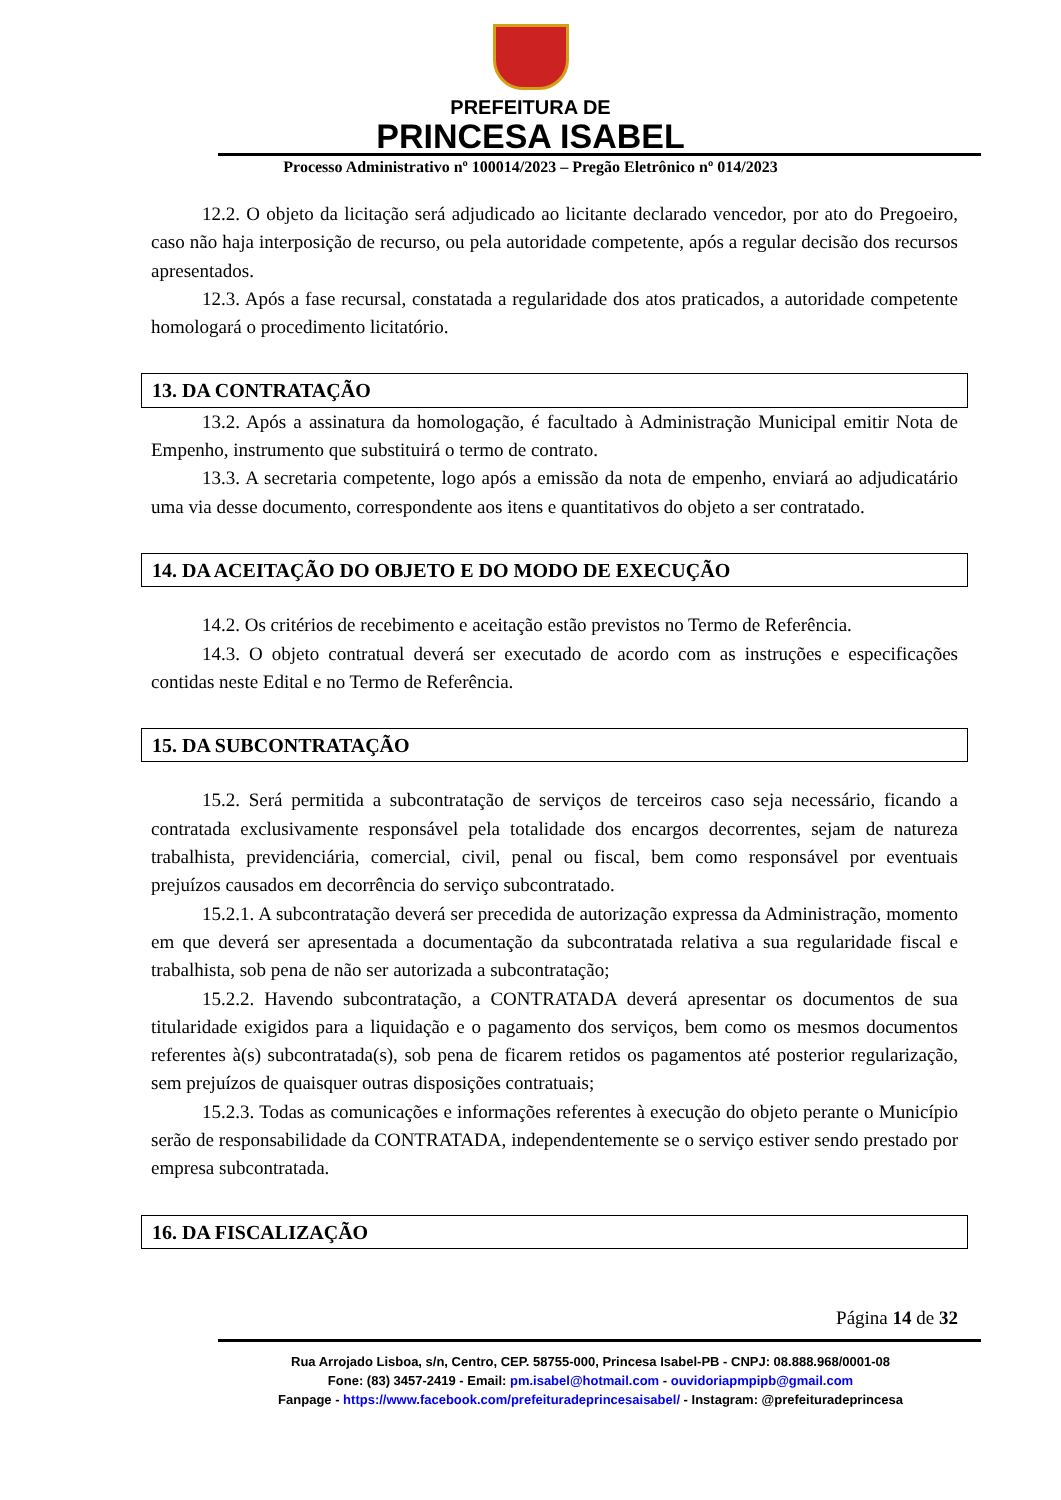PREFEITURA DE
PRINCESA ISABEL
Processo Administrativo nº 100014/2023 – Pregão Eletrônico nº 014/2023
12.2. O objeto da licitação será adjudicado ao licitante declarado vencedor, por ato do Pregoeiro, caso não haja interposição de recurso, ou pela autoridade competente, após a regular decisão dos recursos apresentados.
12.3. Após a fase recursal, constatada a regularidade dos atos praticados, a autoridade competente homologará o procedimento licitatório.
13. DA CONTRATAÇÃO
13.2. Após a assinatura da homologação, é facultado à Administração Municipal emitir Nota de Empenho, instrumento que substituirá o termo de contrato.
13.3. A secretaria competente, logo após a emissão da nota de empenho, enviará ao adjudicatário uma via desse documento, correspondente aos itens e quantitativos do objeto a ser contratado.
14. DA ACEITAÇÃO DO OBJETO E DO MODO DE EXECUÇÃO
14.2. Os critérios de recebimento e aceitação estão previstos no Termo de Referência.
14.3. O objeto contratual deverá ser executado de acordo com as instruções e especificações contidas neste Edital e no Termo de Referência.
15. DA SUBCONTRATAÇÃO
15.2. Será permitida a subcontratação de serviços de terceiros caso seja necessário, ficando a contratada exclusivamente responsável pela totalidade dos encargos decorrentes, sejam de natureza trabalhista, previdenciária, comercial, civil, penal ou fiscal, bem como responsável por eventuais prejuízos causados em decorrência do serviço subcontratado.
15.2.1. A subcontratação deverá ser precedida de autorização expressa da Administração, momento em que deverá ser apresentada a documentação da subcontratada relativa a sua regularidade fiscal e trabalhista, sob pena de não ser autorizada a subcontratação;
15.2.2. Havendo subcontratação, a CONTRATADA deverá apresentar os documentos de sua titularidade exigidos para a liquidação e o pagamento dos serviços, bem como os mesmos documentos referentes à(s) subcontratada(s), sob pena de ficarem retidos os pagamentos até posterior regularização, sem prejuízos de quaisquer outras disposições contratuais;
15.2.3. Todas as comunicações e informações referentes à execução do objeto perante o Município serão de responsabilidade da CONTRATADA, independentemente se o serviço estiver sendo prestado por empresa subcontratada.
16. DA FISCALIZAÇÃO
Página 14 de 32
Rua Arrojado Lisboa, s/n, Centro, CEP. 58755-000, Princesa Isabel-PB - CNPJ: 08.888.968/0001-08
Fone: (83) 3457-2419 - Email: pm.isabel@hotmail.com - ouvidoriapmpipb@gmail.com
Fanpage - https://www.facebook.com/prefeituradeprincesaisabel/ - Instagram: @prefeituradeprincesa